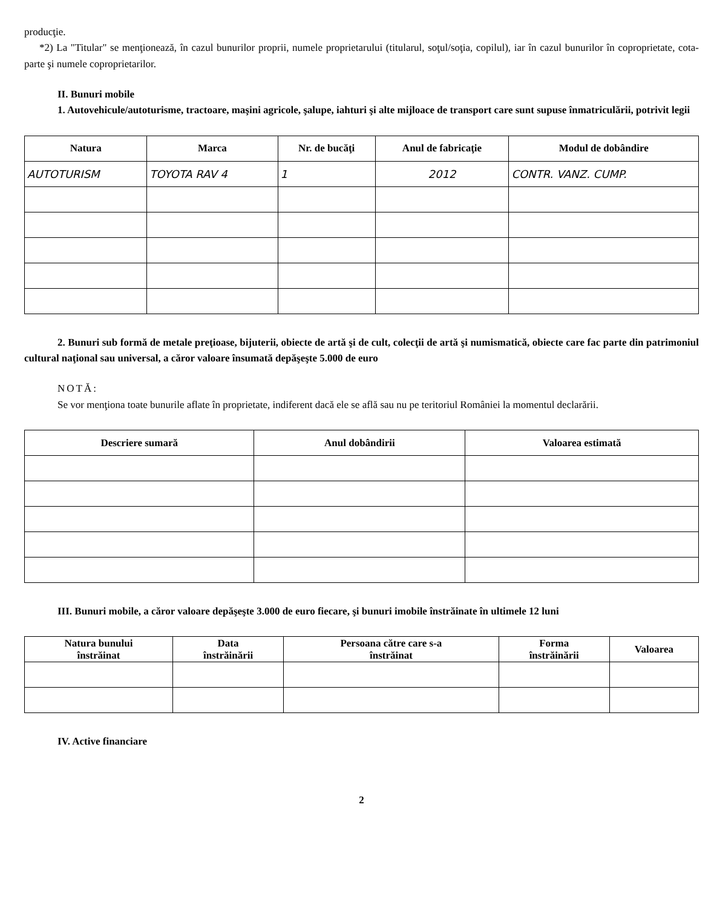producţie.
*2) La "Titular" se menţionează, în cazul bunurilor proprii, numele proprietarului (titularul, soţul/soţia, copilul), iar în cazul bunurilor în coproprietate, cota-parte şi numele coproprietarilor.
II. Bunuri mobile
1. Autovehicule/autoturisme, tractoare, maşini agricole, şalupe, iahturi şi alte mijloace de transport care sunt supuse înmatriculării, potrivit legii
| Natura | Marca | Nr. de bucăţi | Anul de fabricaţie | Modul de dobândire |
| --- | --- | --- | --- | --- |
| AUTOTURISM | TOYOTA RAV 4 | 1 | 2012 | CONTR. VANZ. CUMP. |
2. Bunuri sub formă de metale preţioase, bijuterii, obiecte de artă şi de cult, colecţii de artă şi numismatică, obiecte care fac parte din patrimoniul cultural naţional sau universal, a căror valoare însumată depăşeşte 5.000 de euro
NOTĂ:
Se vor menţiona toate bunurile aflate în proprietate, indiferent dacă ele se află sau nu pe teritoriul României la momentul declarării.
| Descriere sumară | Anul dobândirii | Valoarea estimată |
| --- | --- | --- |
III. Bunuri mobile, a căror valoare depăşeşte 3.000 de euro fiecare, şi bunuri imobile înstrăinate în ultimele 12 luni
| Natura bunului înstrăinat | Data înstrăinării | Persoana către care s-a înstrăinat | Forma înstrăinării | Valoarea |
| --- | --- | --- | --- | --- |
IV. Active financiare
2